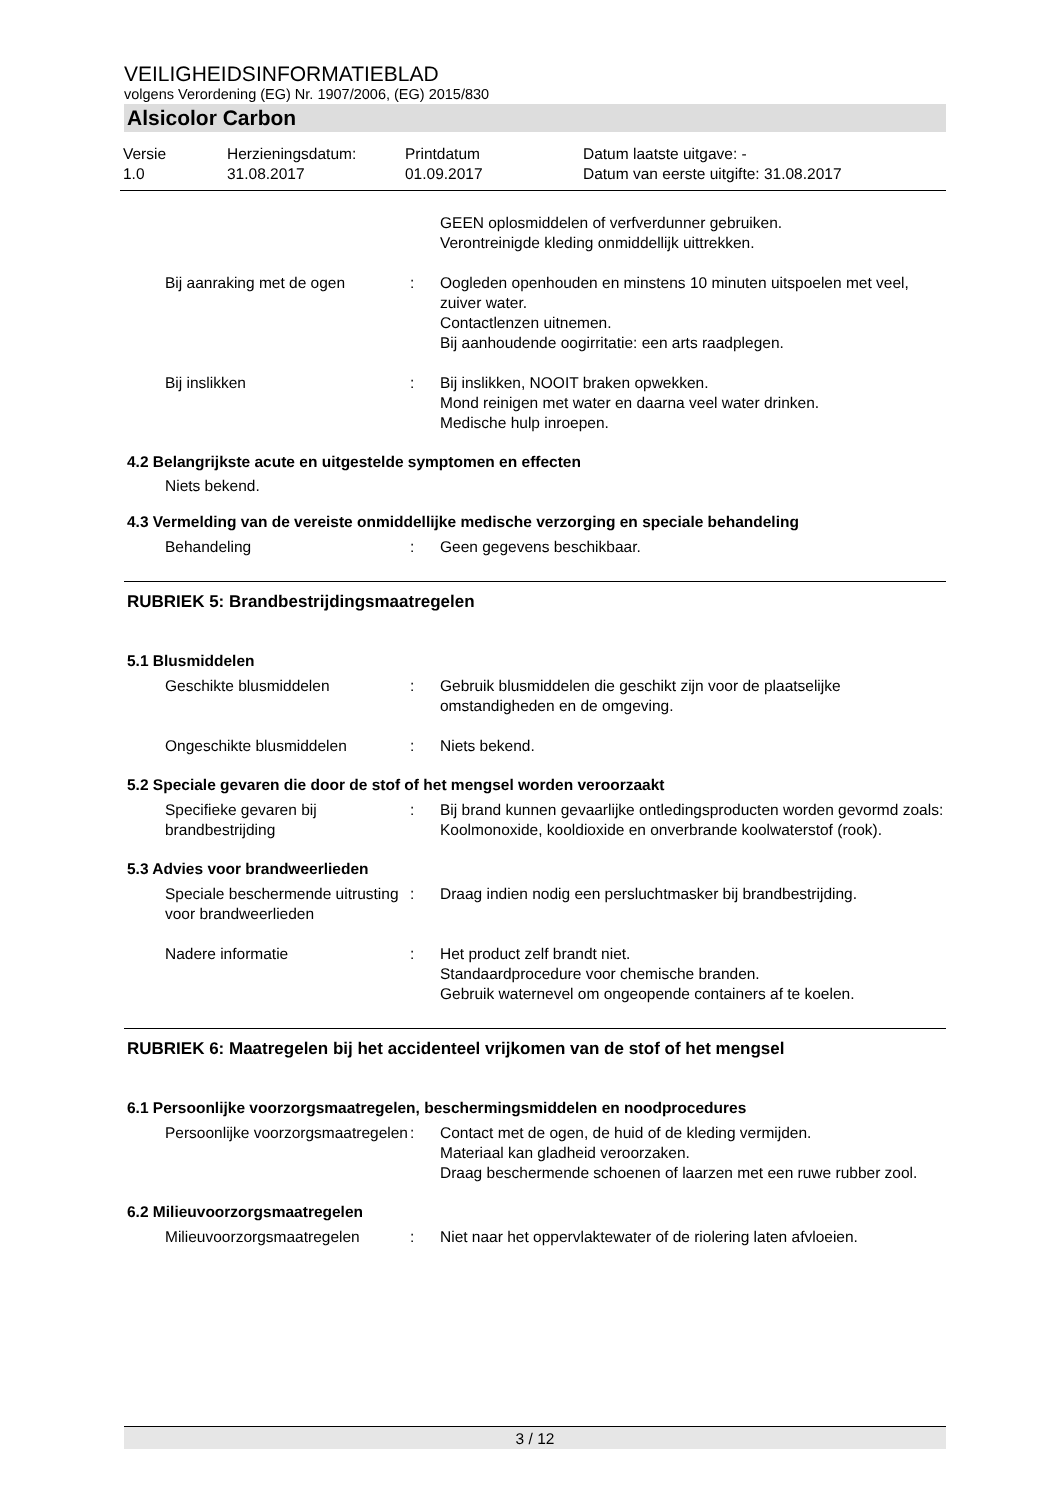VEILIGHEIDSINFORMATIEBLAD
volgens Verordening (EG) Nr. 1907/2006, (EG) 2015/830
Alsicolor Carbon
Versie
1.0
Herzieningsdatum:
31.08.2017
Printdatum
01.09.2017
Datum laatste uitgave: -
Datum van eerste uitgifte: 31.08.2017
GEEN oplosmiddelen of verfverdunner gebruiken.
Verontreinigde kleding onmiddellijk uittrekken.
Bij aanraking met de ogen
:
Oogleden openhouden en minstens 10 minuten uitspoelen met veel, zuiver water.
Contactlenzen uitnemen.
Bij aanhoudende oogirritatie: een arts raadplegen.
Bij inslikken
:
Bij inslikken, NOOIT braken opwekken.
Mond reinigen met water en daarna veel water drinken.
Medische hulp inroepen.
4.2 Belangrijkste acute en uitgestelde symptomen en effecten
Niets bekend.
4.3 Vermelding van de vereiste onmiddellijke medische verzorging en speciale behandeling
Behandeling
:
Geen gegevens beschikbaar.
RUBRIEK 5: Brandbestrijdingsmaatregelen
5.1 Blusmiddelen
Geschikte blusmiddelen
:
Gebruik blusmiddelen die geschikt zijn voor de plaatselijke omstandigheden en de omgeving.
Ongeschikte blusmiddelen
:
Niets bekend.
5.2 Speciale gevaren die door de stof of het mengsel worden veroorzaakt
Specifieke gevaren bij brandbestrijding
:
Bij brand kunnen gevaarlijke ontledingsproducten worden gevormd zoals:
Koolmonoxide, kooldioxide en onverbrande koolwaterstof (rook).
5.3 Advies voor brandweerlieden
Speciale beschermende uitrusting voor brandweerlieden
:
Draag indien nodig een persluchtmasker bij brandbestrijding.
Nadere informatie
:
Het product zelf brandt niet.
Standaardprocedure voor chemische branden.
Gebruik waternevel om ongeopende containers af te koelen.
RUBRIEK 6: Maatregelen bij het accidenteel vrijkomen van de stof of het mengsel
6.1 Persoonlijke voorzorgsmaatregelen, beschermingsmiddelen en noodprocedures
Persoonlijke voorzorgsmaatregelen
:
Contact met de ogen, de huid of de kleding vermijden.
Materiaal kan gladheid veroorzaken.
Draag beschermende schoenen of laarzen met een ruwe rubber zool.
6.2 Milieuvoorzorgsmaatregelen
Milieuvoorzorgsmaatregelen
:
Niet naar het oppervlaktewater of de riolering laten afvloeien.
3 / 12